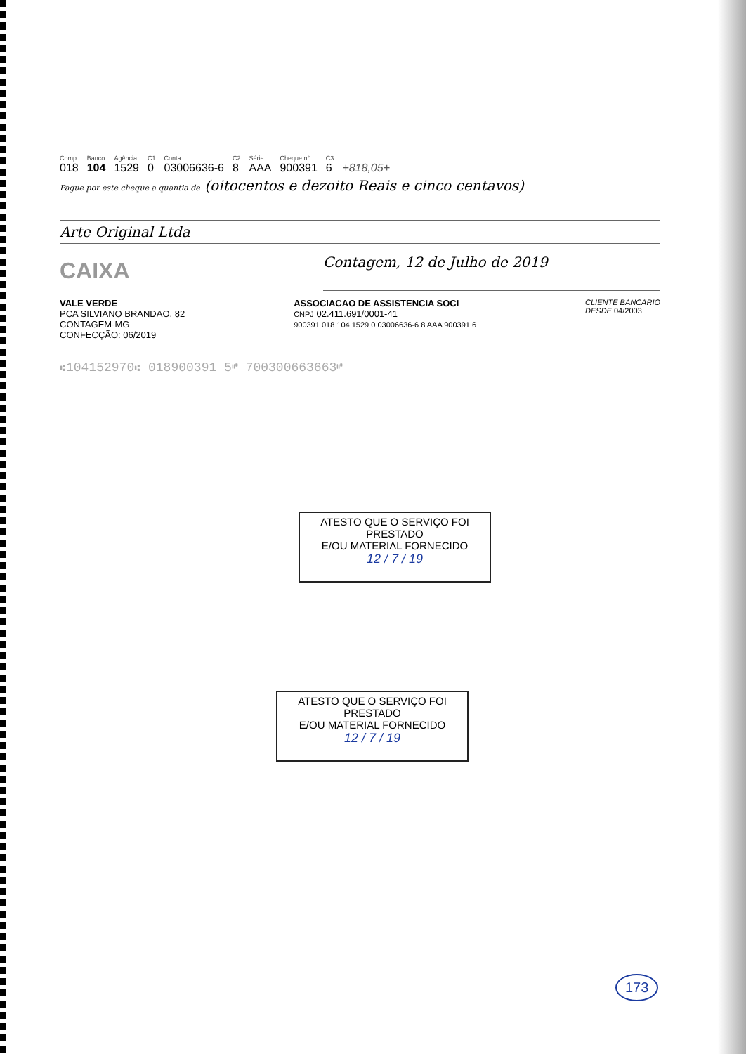| Comp. | Banco | Agência | C1 | Conta | C2 | Série | Cheque n° | C3 | |
| --- | --- | --- | --- | --- | --- | --- | --- | --- | --- |
| 018 | 104 | 1529 | 0 | 03006636-6 | 8 | AAA | 900391 | 6 | +818,05+ |
Pague por este cheque a quantia de (oitocentos e dezoito Reais e cinco centavos)
Arte Original Ltda
CAIXA
Contagem, 12 de Julho de 2019
VALE VERDE
PCA SILVIANO BRANDAO, 82
CONTAGEM-MG
CONFECÇÃO: 06/2019
ASSOCIACAO DE ASSISTENCIA SOCI
CNPJ 02.411.691/0001-41
900391 018 104 1529 0 03006636-6 8 AAA 900391 6
CLIENTE BANCARIO
DESDE 04/2003
⑆104152970⑆ 018900391 5⑈ 700300663663⑈
ATESTO QUE O SERVIÇO FOI PRESTADO
E/OU MATERIAL FORNECIDO
12 / 7 / 19
ATESTO QUE O SERVIÇO FOI PRESTADO
E/OU MATERIAL FORNECIDO
12 / 7 / 19
173